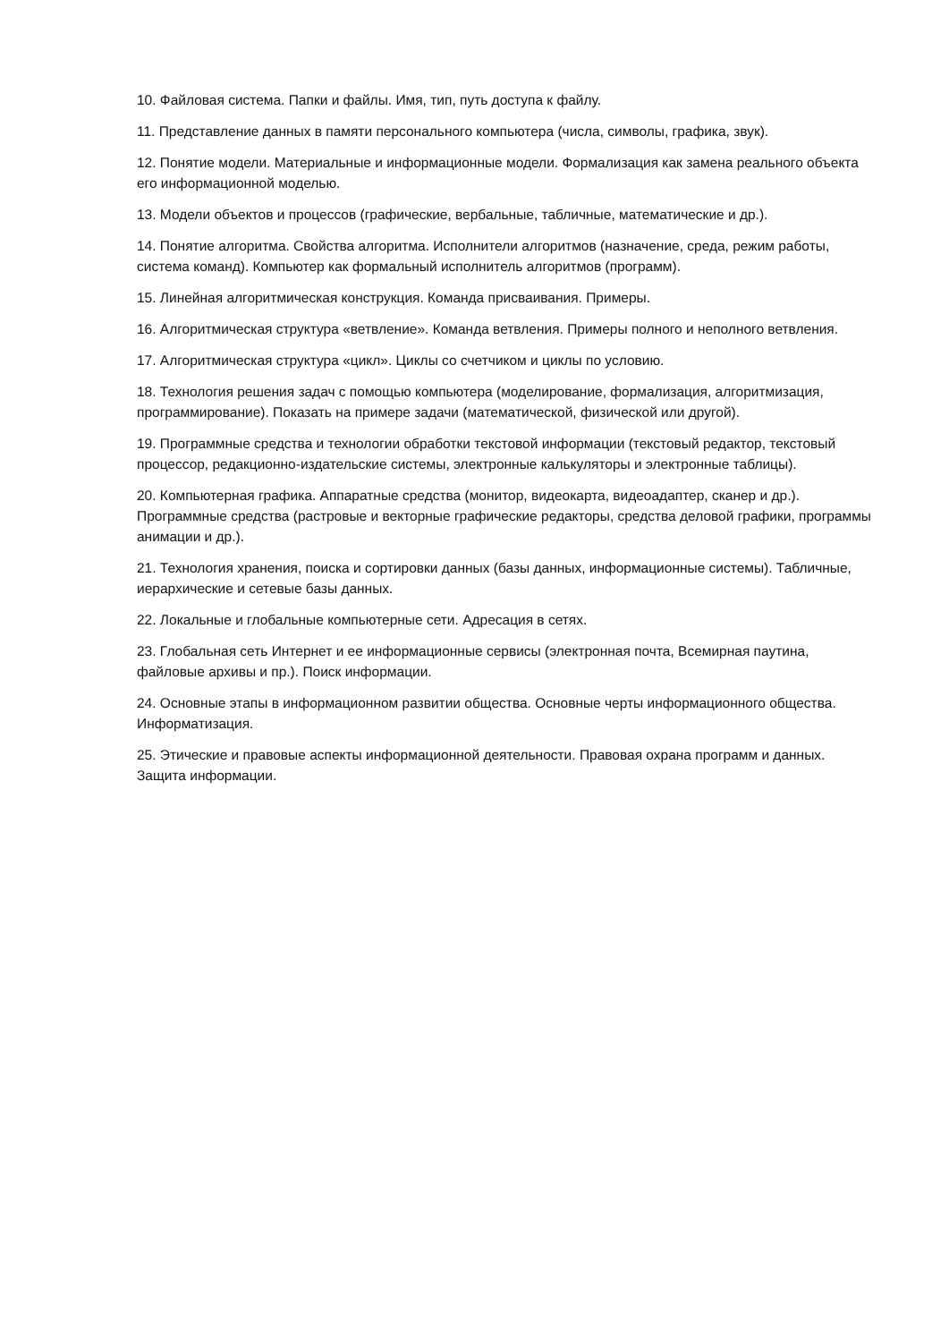10. Файловая система. Папки и файлы. Имя, тип, путь доступа к файлу.
11. Представление данных в памяти персонального компьютера (числа, символы, графика, звук).
12. Понятие модели. Материальные и информационные модели. Формализация как замена реального объекта его информационной моделью.
13. Модели объектов и процессов (графические, вербальные, табличные, математические и др.).
14. Понятие алгоритма. Свойства алгоритма. Исполнители алгоритмов (назначение, среда, режим работы, система команд). Компьютер как формальный исполнитель алгоритмов (программ).
15. Линейная алгоритмическая конструкция. Команда присваивания. Примеры.
16. Алгоритмическая структура «ветвление». Команда ветвления. Примеры полного и неполного ветвления.
17. Алгоритмическая структура «цикл». Циклы со счетчиком и циклы по условию.
18. Технология решения задач с помощью компьютера (моделирование, формализация, алгоритмизация, программирование). Показать на примере задачи (математической, физической или другой).
19. Программные средства и технологии обработки текстовой информации (текстовый редактор, текстовый процессор, редакционно-издательские системы, электронные калькуляторы и электронные таблицы).
20. Компьютерная графика. Аппаратные средства (монитор, видеокарта, видеоадаптер, сканер и др.). Программные средства (растровые и векторные графические редакторы, средства деловой графики, программы анимации и др.).
21. Технология хранения, поиска и сортировки данных (базы данных, информационные системы). Табличные, иерархические и сетевые базы данных.
22. Локальные и глобальные компьютерные сети. Адресация в сетях.
23. Глобальная сеть Интернет и ее информационные сервисы (электронная почта, Всемирная паутина, файловые архивы и пр.). Поиск информации.
24. Основные этапы в информационном развитии общества. Основные черты информационного общества. Информатизация.
25. Этические и правовые аспекты информационной деятельности. Правовая охрана программ и данных. Защита информации.